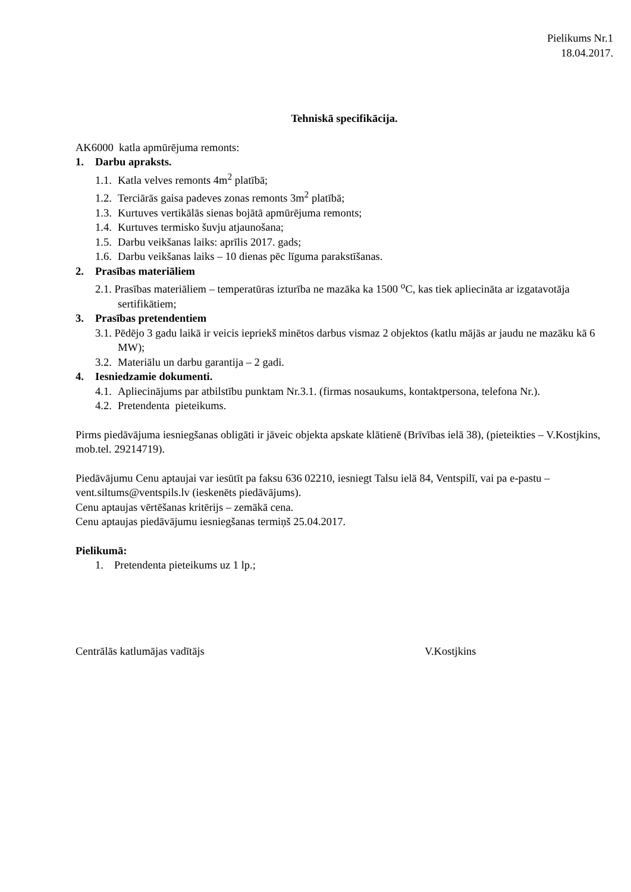Pielikums Nr.1
18.04.2017.
Tehniskā specifikācija.
AK6000 katla apmūrējuma remonts:
1. Darbu apraksts.
1.1. Katla velves remonts 4m<sup>2</sup> platībā;
1.2. Terciārās gaisa padeves zonas remonts 3m<sup>2</sup> platībā;
1.3. Kurtuves vertikālās sienas bojātā apmūrējuma remonts;
1.4. Kurtuves termisko šuvju atjaunošana;
1.5. Darbu veikšanas laiks: aprīlis 2017. gads;
1.6. Darbu veikšanas laiks – 10 dienas pēc līguma parakstīšanas.
2. Prasības materiāliem
2.1. Prasības materiāliem – temperatūras izturība ne mazāka ka 1500 <sup>o</sup>C, kas tiek apliecināta ar izgatavotāja sertifikātiem;
3. Prasības pretendentiem
3.1. Pēdējo 3 gadu laikā ir veicis iepriekš minētos darbus vismaz 2 objektos (katlu mājās ar jaudu ne mazāku kā 6 MW);
3.2. Materiālu un darbu garantija – 2 gadi.
4. Iesniedzamie dokumenti.
4.1. Apliecinājums par atbilstību punktam Nr.3.1. (firmas nosaukums, kontaktpersona, telefona Nr.).
4.2. Pretendenta pieteikums.
Pirms piedāvājuma iesniegšanas obligāti ir jāveic objekta apskate klātienē (Brīvības ielā 38), (pieteikties – V.Kostjkins, mob.tel. 29214719).
Piedāvājumu Cenu aptaujai var iesūtīt pa faksu 636 02210, iesniegt Talsu ielā 84, Ventspilī, vai pa e-pastu – vent.siltums@ventspils.lv (ieskenēts piedāvājums).
Cenu aptaujas vērtēšanas kritērijs – zemākā cena.
Cenu aptaujas piedāvājumu iesniegšanas termiņš 25.04.2017.
Pielikumā:
1. Pretendenta pieteikums uz 1 lp.;
Centrālās katlumājas vadītājs V.Kostjkins